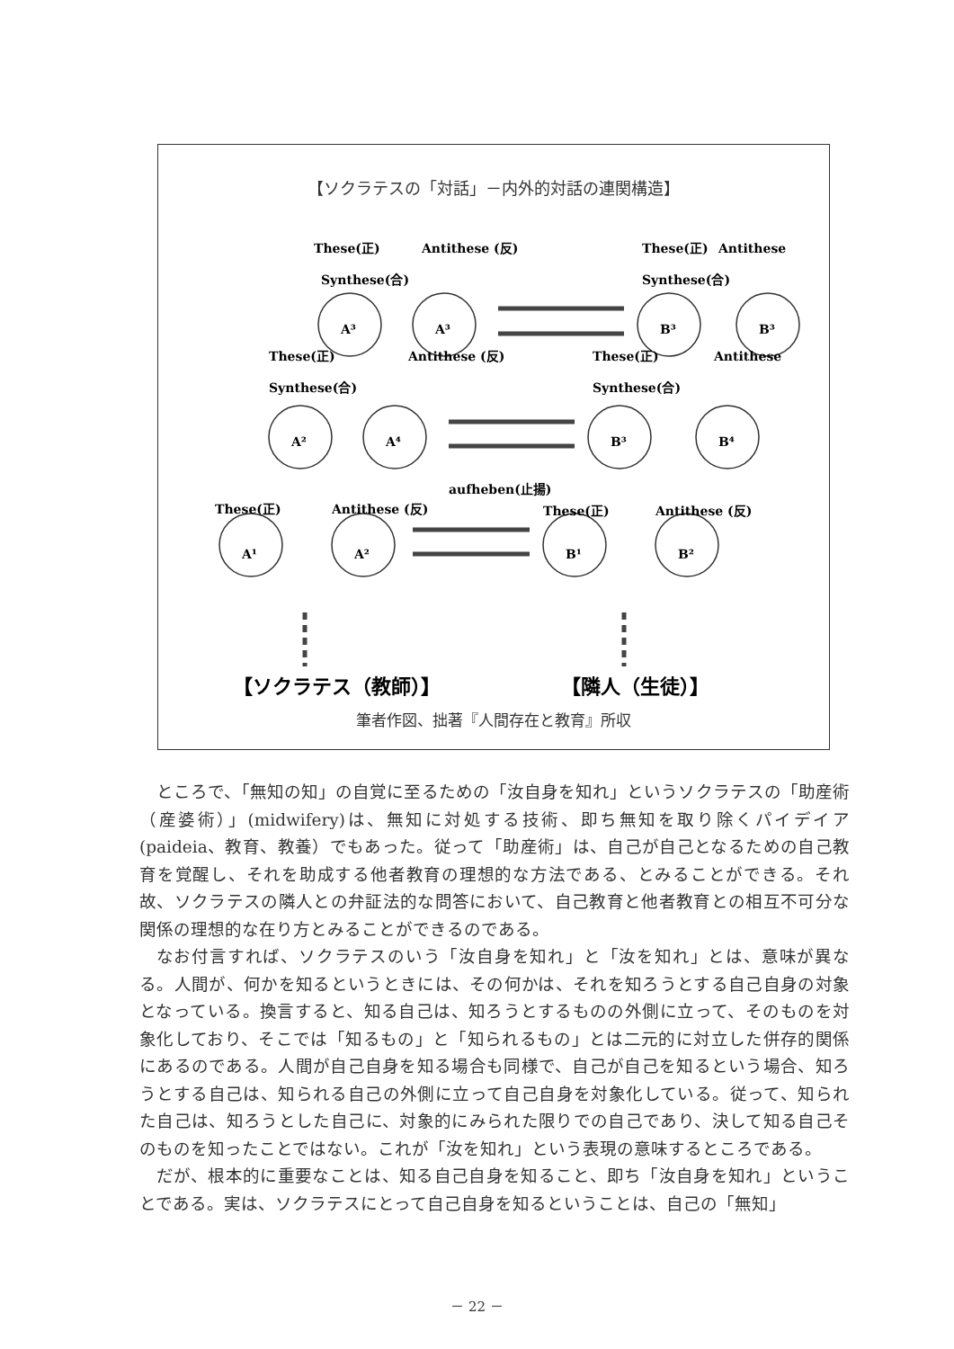【ソクラテスの「対話」－内外的対話の連関構造】
These(正)
Antithese (反)
Synthese(合)
These(正)
Antithese
Synthese(合)
These(正)
Antithese (反)
Synthese(合)
These(正)
Antithese
Synthese(合)
aufheben(止揚)
These(正)
Antithese (反)
These(正)
Antithese (反)
A³
A³
B³
B³
A²
A⁴
B³
B⁴
A¹
A²
B¹
B²
【ソクラテス（教師）】
【隣人（生徒）】
筆者作図、拙著『人間存在と教育』所収
ところで、「無知の知」の自覚に至るための「汝自身を知れ」というソクラテスの「助産術（産婆術）」(midwifery)は、無知に対処する技術、即ち無知を取り除くパイデイア(paideia、教育、教養）でもあった。従って「助産術」は、自己が自己となるための自己教育を覚醒し、それを助成する他者教育の理想的な方法である、とみることができる。それ故、ソクラテスの隣人との弁証法的な問答において、自己教育と他者教育との相互不可分な関係の理想的な在り方とみることができるのである。
なお付言すれば、ソクラテスのいう「汝自身を知れ」と「汝を知れ」とは、意味が異なる。人間が、何かを知るというときには、その何かは、それを知ろうとする自己自身の対象となっている。換言すると、知る自己は、知ろうとするものの外側に立って、そのものを対象化しており、そこでは「知るもの」と「知られるもの」とは二元的に対立した併存的関係にあるのである。人間が自己自身を知る場合も同様で、自己が自己を知るという場合、知ろうとする自己は、知られる自己の外側に立って自己自身を対象化している。従って、知られた自己は、知ろうとした自己に、対象的にみられた限りでの自己であり、決して知る自己そのものを知ったことではない。これが「汝を知れ」という表現の意味するところである。
だが、根本的に重要なことは、知る自己自身を知ること、即ち「汝自身を知れ」ということである。実は、ソクラテスにとって自己自身を知るということは、自己の「無知」
－ 22 －